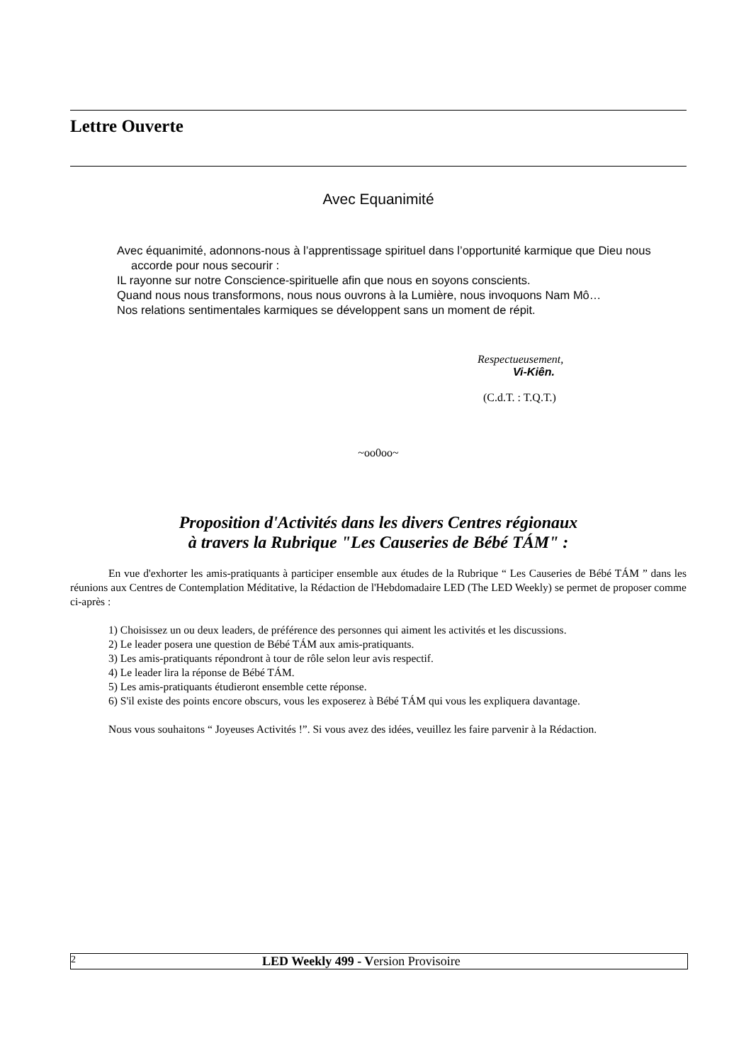Lettre Ouverte
Avec Equanimité
Avec équanimité, adonnons-nous à l’apprentissage spirituel dans l’opportunité karmique que Dieu nous accorde pour nous secourir :
IL rayonne sur notre Conscience-spirituelle afin que nous en soyons conscients.
Quand nous nous transformons, nous nous ouvrons à la Lumière, nous invoquons Nam Mô…
Nos relations sentimentales karmiques se développent sans un moment de répit.
Respectueusement,
Vi-Kiên.
(C.d.T. : T.Q.T.)
~oo0oo~
Proposition d'Activités dans les divers Centres régionaux
à travers la Rubrique "Les Causeries de Bébé TÁM" :
En vue d'exhorter les amis-pratiquants à participer ensemble aux études de la Rubrique “ Les Causeries de Bébé TÁM ” dans les réunions aux Centres de Contemplation Méditative, la Rédaction de l'Hebdomadaire LED (The LED Weekly) se permet de proposer comme ci-après :
1) Choisissez un ou deux leaders, de préférence des personnes qui aiment les activités et les discussions.
2) Le leader posera une question de Bébé TÁM aux amis-pratiquants.
3) Les amis-pratiquants répondront à tour de rôle selon leur avis respectif.
4) Le leader lira la réponse de Bébé TÁM.
5) Les amis-pratiquants étudieront ensemble cette réponse.
6) S'il existe des points encore obscurs, vous les exposerez à Bébé TÁM qui vous les expliquera davantage.
Nous vous souhaitons “ Joyeuses Activités !”. Si vous avez des idées, veuillez les faire parvenir à la Rédaction.
2 LED Weekly 499 - Version Provisoire